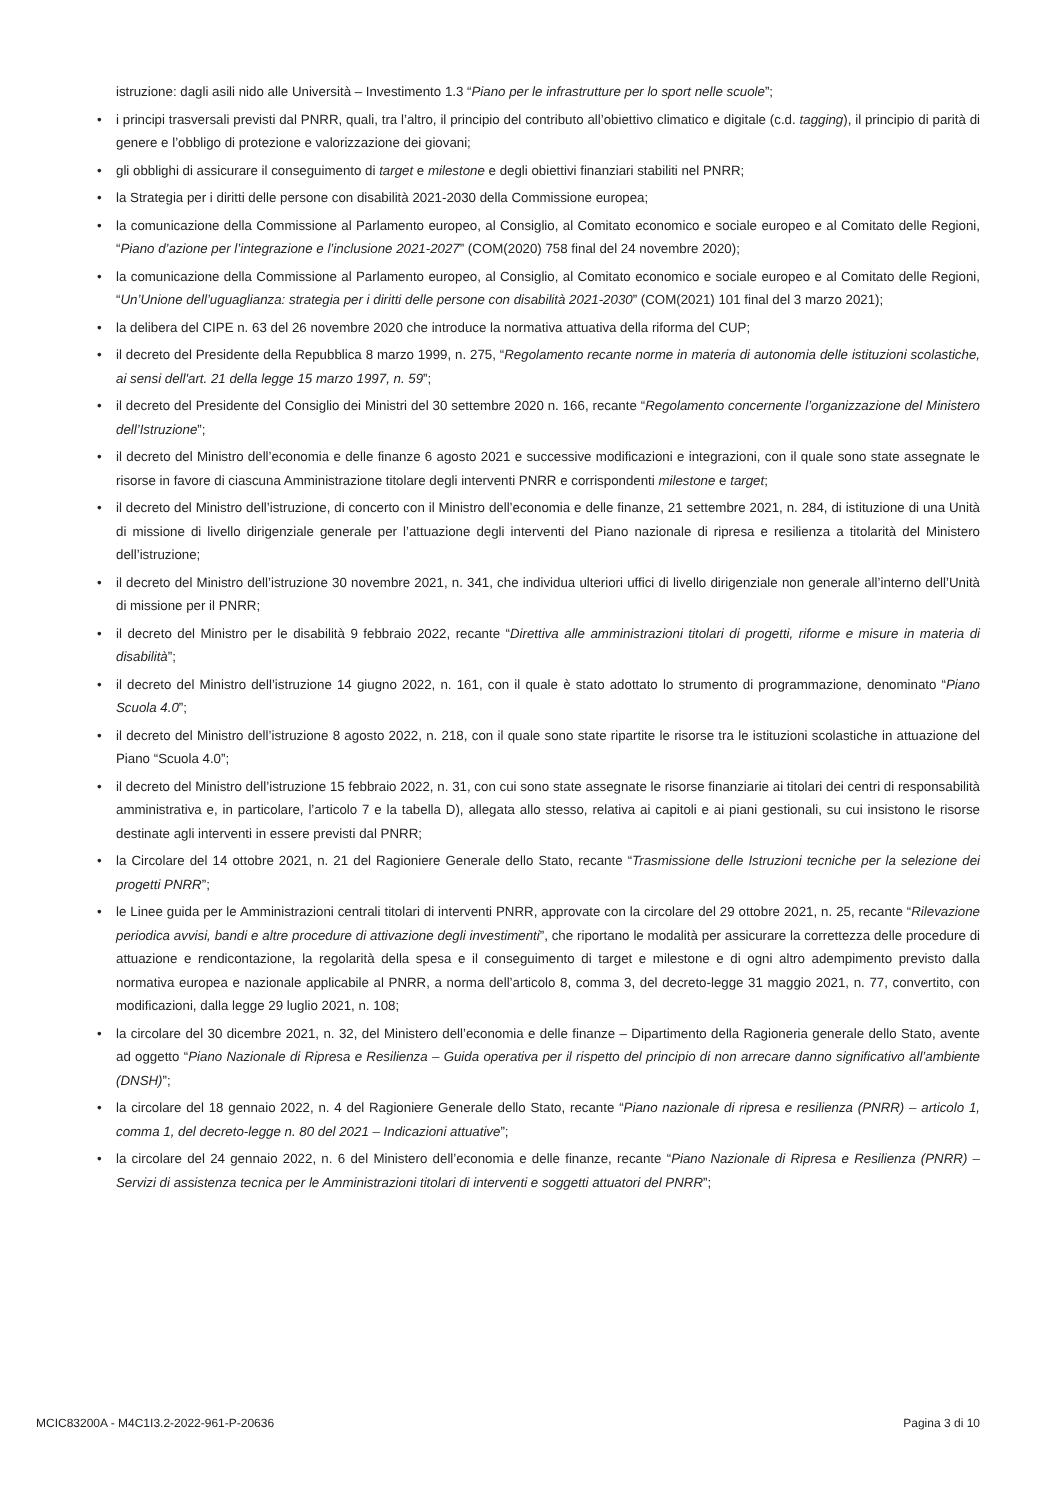istruzione: dagli asili nido alle Università – Investimento 1.3 “Piano per le infrastrutture per lo sport nelle scuole”;
• i principi trasversali previsti dal PNRR, quali, tra l’altro, il principio del contributo all’obiettivo climatico e digitale (c.d. tagging), il principio di parità di genere e l’obbligo di protezione e valorizzazione dei giovani;
• gli obblighi di assicurare il conseguimento di target e milestone e degli obiettivi finanziari stabiliti nel PNRR;
• la Strategia per i diritti delle persone con disabilità 2021-2030 della Commissione europea;
• la comunicazione della Commissione al Parlamento europeo, al Consiglio, al Comitato economico e sociale europeo e al Comitato delle Regioni, “Piano d’azione per l’integrazione e l’inclusione 2021-2027” (COM(2020) 758 final del 24 novembre 2020);
• la comunicazione della Commissione al Parlamento europeo, al Consiglio, al Comitato economico e sociale europeo e al Comitato delle Regioni, “Un’Unione dell’uguaglianza: strategia per i diritti delle persone con disabilità 2021-2030” (COM(2021) 101 final del 3 marzo 2021);
• la delibera del CIPE n. 63 del 26 novembre 2020 che introduce la normativa attuativa della riforma del CUP;
• il decreto del Presidente della Repubblica 8 marzo 1999, n. 275, “Regolamento recante norme in materia di autonomia delle istituzioni scolastiche, ai sensi dell'art. 21 della legge 15 marzo 1997, n. 59”;
• il decreto del Presidente del Consiglio dei Ministri del 30 settembre 2020 n. 166, recante “Regolamento concernente l’organizzazione del Ministero dell’Istruzione”;
• il decreto del Ministro dell’economia e delle finanze 6 agosto 2021 e successive modificazioni e integrazioni, con il quale sono state assegnate le risorse in favore di ciascuna Amministrazione titolare degli interventi PNRR e corrispondenti milestone e target;
• il decreto del Ministro dell’istruzione, di concerto con il Ministro dell’economia e delle finanze, 21 settembre 2021, n. 284, di istituzione di una Unità di missione di livello dirigenziale generale per l’attuazione degli interventi del Piano nazionale di ripresa e resilienza a titolarità del Ministero dell’istruzione;
• il decreto del Ministro dell’istruzione 30 novembre 2021, n. 341, che individua ulteriori uffici di livello dirigenziale non generale all’interno dell’Unità di missione per il PNRR;
• il decreto del Ministro per le disabilità 9 febbraio 2022, recante “Direttiva alle amministrazioni titolari di progetti, riforme e misure in materia di disabilità”;
• il decreto del Ministro dell’istruzione 14 giugno 2022, n. 161, con il quale è stato adottato lo strumento di programmazione, denominato “Piano Scuola 4.0”;
• il decreto del Ministro dell’istruzione 8 agosto 2022, n. 218, con il quale sono state ripartite le risorse tra le istituzioni scolastiche in attuazione del Piano “Scuola 4.0”;
• il decreto del Ministro dell’istruzione 15 febbraio 2022, n. 31, con cui sono state assegnate le risorse finanziarie ai titolari dei centri di responsabilità amministrativa e, in particolare, l’articolo 7 e la tabella D), allegata allo stesso, relativa ai capitoli e ai piani gestionali, su cui insistono le risorse destinate agli interventi in essere previsti dal PNRR;
• la Circolare del 14 ottobre 2021, n. 21 del Ragioniere Generale dello Stato, recante “Trasmissione delle Istruzioni tecniche per la selezione dei progetti PNRR”;
• le Linee guida per le Amministrazioni centrali titolari di interventi PNRR, approvate con la circolare del 29 ottobre 2021, n. 25, recante “Rilevazione periodica avvisi, bandi e altre procedure di attivazione degli investimenti”, che riportano le modalità per assicurare la correttezza delle procedure di attuazione e rendicontazione, la regolarità della spesa e il conseguimento di target e milestone e di ogni altro adempimento previsto dalla normativa europea e nazionale applicabile al PNRR, a norma dell’articolo 8, comma 3, del decreto-legge 31 maggio 2021, n. 77, convertito, con modificazioni, dalla legge 29 luglio 2021, n. 108;
• la circolare del 30 dicembre 2021, n. 32, del Ministero dell’economia e delle finanze – Dipartimento della Ragioneria generale dello Stato, avente ad oggetto “Piano Nazionale di Ripresa e Resilienza – Guida operativa per il rispetto del principio di non arrecare danno significativo all’ambiente (DNSH)”;
• la circolare del 18 gennaio 2022, n. 4 del Ragioniere Generale dello Stato, recante “Piano nazionale di ripresa e resilienza (PNRR) – articolo 1, comma 1, del decreto-legge n. 80 del 2021 – Indicazioni attuative”;
• la circolare del 24 gennaio 2022, n. 6 del Ministero dell’economia e delle finanze, recante “Piano Nazionale di Ripresa e Resilienza (PNRR) – Servizi di assistenza tecnica per le Amministrazioni titolari di interventi e soggetti attuatori del PNRR”;
MCIC83200A - M4C1I3.2-2022-961-P-20636 Pagina 3 di 10